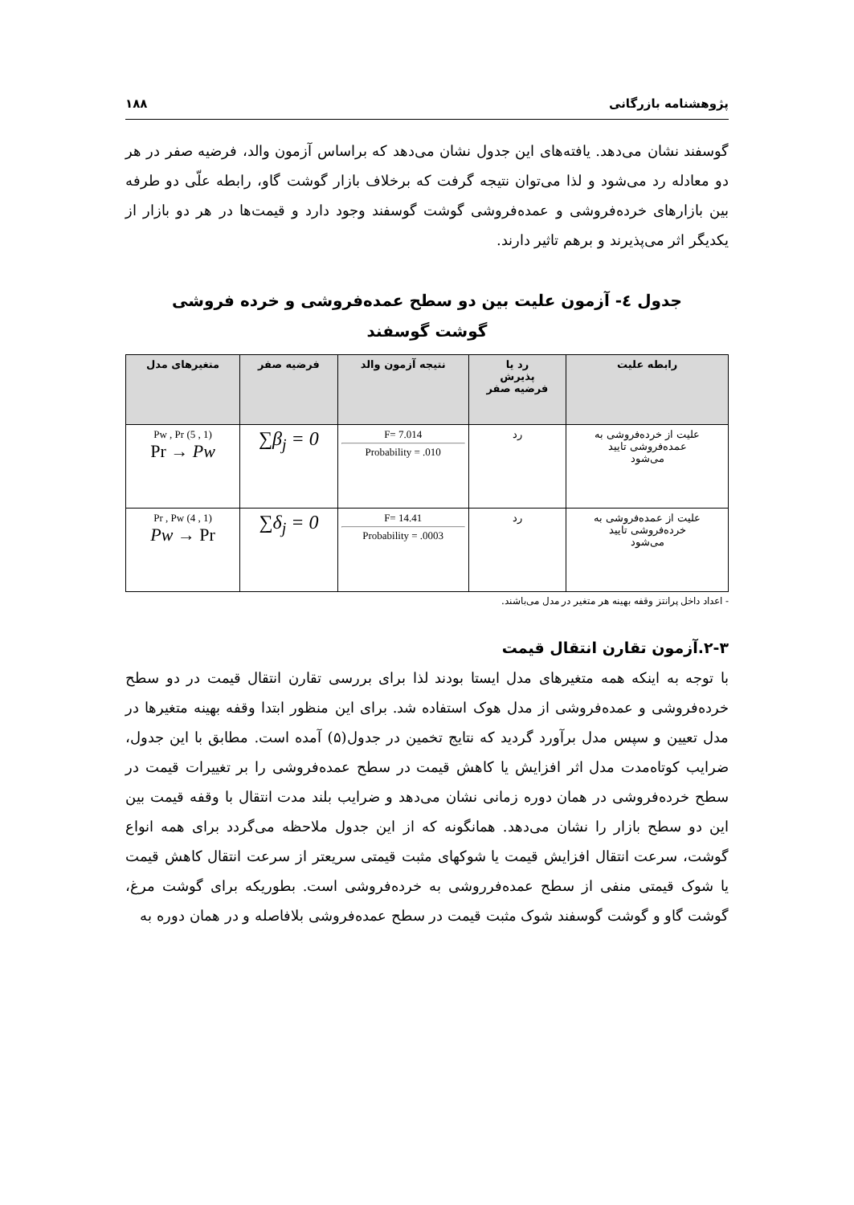پژوهشنامه بازرگانی ۱۸۸
گوسفند نشان می‌دهد. یافته‌های این جدول نشان می‌دهد که براساس آزمون والد، فرضیه صفر در هر دو معادله رد می‌شود و لذا می‌توان نتیجه گرفت که برخلاف بازار گوشت گاو، رابطه علّی دو طرفه بین بازارهای خرده‌فروشی و عمده‌فروشی گوشت گوسفند وجود دارد و قیمت‌ها در هر دو بازار از یکدیگر اثر می‌پذیرند و برهم تاثیر دارند.
جدول ٤- آزمون علیت بین دو سطح عمده‌فروشی و خرده فروشی
گوشت گوسفند
| رابطه علیت | رد یا پذیرش فرضیه صفر | نتیجه آزمون والد | فرضیه صفر | متغیرهای مدل |
| --- | --- | --- | --- | --- |
| علیت از خرده‌فروشی به عمده‌فروشی تایید می‌شود | رد | F= 7.014 Probability = .010 | ∑β<sub>j</sub> = 0 | Pw , Pr (5 , 1) Pr → Pw |
| علیت از عمده‌فروشی به خرده‌فروشی تایید می‌شود | رد | F= 14.41 Probability = .0003 | ∑δ<sub>j</sub> = 0 | Pr , Pw (4 , 1) Pw → Pr |
- اعداد داخل پرانتز وقفه بهینه هر متغیر در مدل می‌باشند.
۲-۳.آزمون تقارن انتقال قیمت
با توجه به اینکه همه متغیرهای مدل ایستا بودند لذا برای بررسی تقارن انتقال قیمت در دو سطح خرده‌فروشی و عمده‌فروشی از مدل هوک استفاده شد. برای این منظور ابتدا وقفه بهینه متغیرها در مدل تعیین و سپس مدل برآورد گردید که نتایج تخمین در جدول(۵) آمده است. مطابق با این جدول، ضرایب کوتاه‌مدت مدل اثر افزایش یا کاهش قیمت در سطح عمده‌فروشی را بر تغییرات قیمت در سطح خرده‌فروشی در همان دوره زمانی نشان می‌دهد و ضرایب بلند مدت انتقال با وقفه قیمت بین این دو سطح بازار را نشان می‌دهد. همانگونه که از این جدول ملاحظه می‌گردد برای همه انواع گوشت، سرعت انتقال افزایش قیمت یا شوکهای مثبت قیمتی سریعتر از سرعت انتقال کاهش قیمت یا شوک قیمتی منفی از سطح عمده‌فرروشی به خرده‌فروشی است. بطوریکه برای گوشت مرغ، گوشت گاو و گوشت گوسفند شوک مثبت قیمت در سطح عمده‌فروشی بلافاصله و در همان دوره به